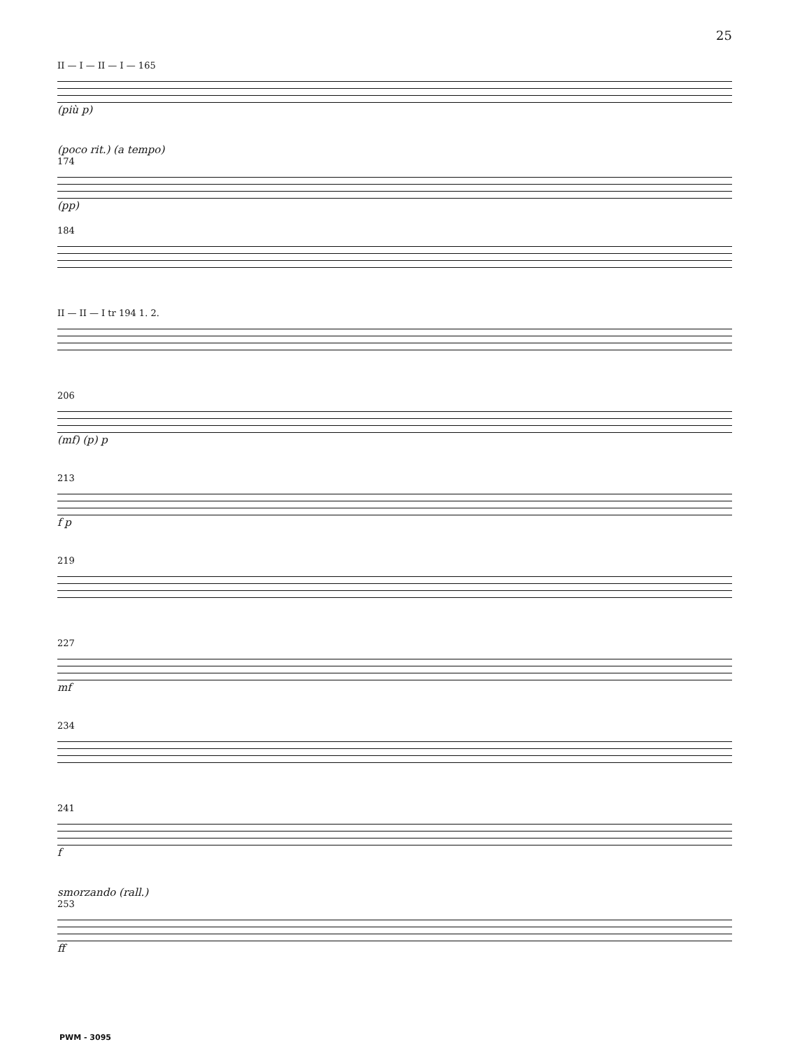25
II — I — II — I — 165
(più p)
(poco rit.) (a tempo)
174
(pp)
184
II — II — I tr 194 1. 2.
206
(mf) (p) p
213
f p
219
227
mf
234
241
f
smorzando (rall.)
253
ff
PWM - 3095